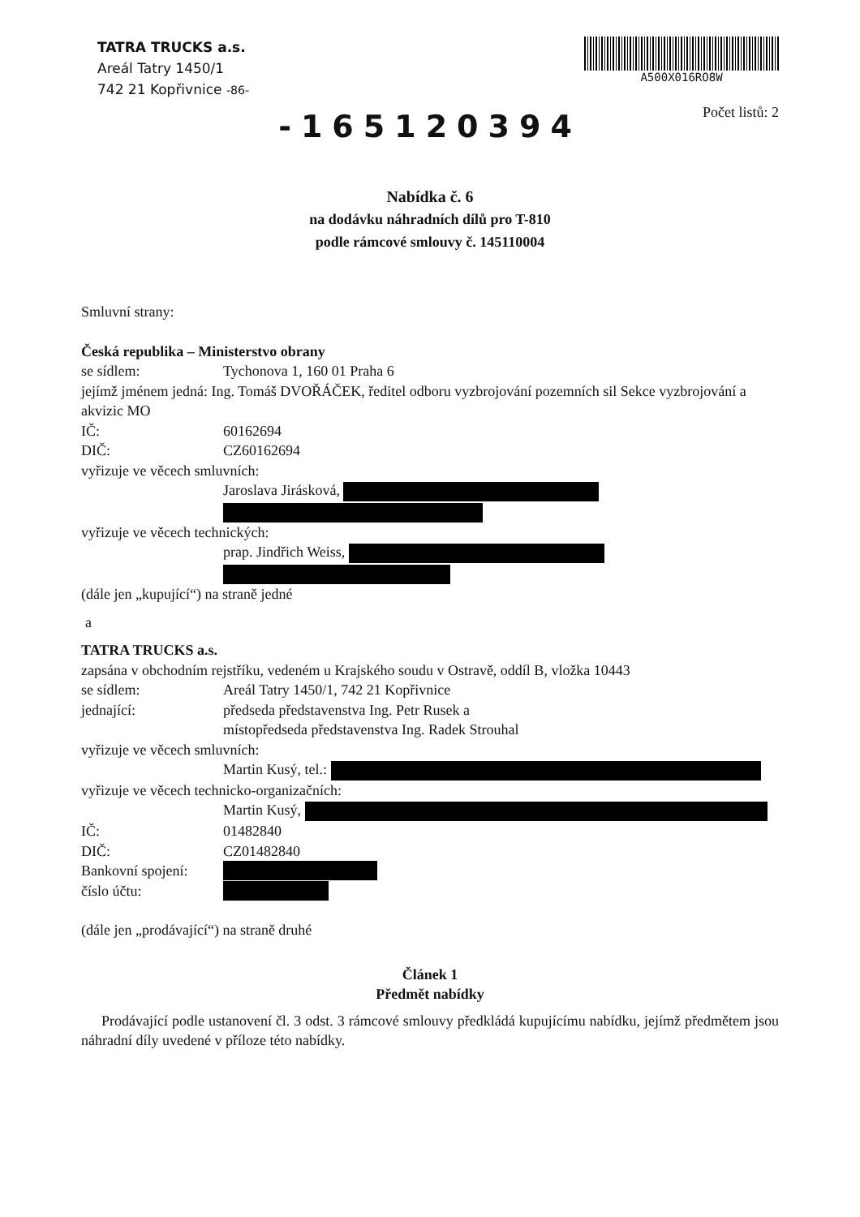TATRA TRUCKS a.s.
Areál Tatry 1450/1
742 21 Kopřivnice -86-
A500X016RO8W
-165120394
Počet listů: 2
Nabídka č. 6
na dodávku náhradních dílů pro T-810
podle rámcové smlouvy č. 145110004
Smluvní strany:
Česká republika – Ministerstvo obrany
se sídlem: Tychonova 1, 160 01 Praha 6
jejímž jménem jedná: Ing. Tomáš DVOŘÁČEK, ředitel odboru vyzbrojování pozemních sil Sekce vyzbrojování a akvizic MO
IČ: 60162694
DIČ: CZ60162694
vyřizuje ve věcech smluvních:
Jaroslava Jirásková,
vyřizuje ve věcech technických:
prap. Jindřich Weiss,
(dále jen „kupující“) na straně jedné
a
TATRA TRUCKS a.s.
zapsána v obchodním rejstříku, vedeném u Krajského soudu v Ostravě, oddíl B, vložka 10443
se sídlem: Areál Tatry 1450/1, 742 21 Kopřivnice
jednající: předseda představenstva Ing. Petr Rusek a
místopředseda představenstva Ing. Radek Strouhal
vyřizuje ve věcech smluvních:
Martin Kusý, tel.:
vyřizuje ve věcech technicko-organizačních:
Martin Kusý,
IČ: 01482840
DIČ: CZ01482840
Bankovní spojení:
číslo účtu:
(dále jen „prodávající“) na straně druhé
Článek 1
Předmět nabídky
Prodávající podle ustanovení čl. 3 odst. 3 rámcové smlouvy předkládá kupujícímu nabídku, jejímž předmětem jsou náhradní díly uvedené v příloze této nabídky.